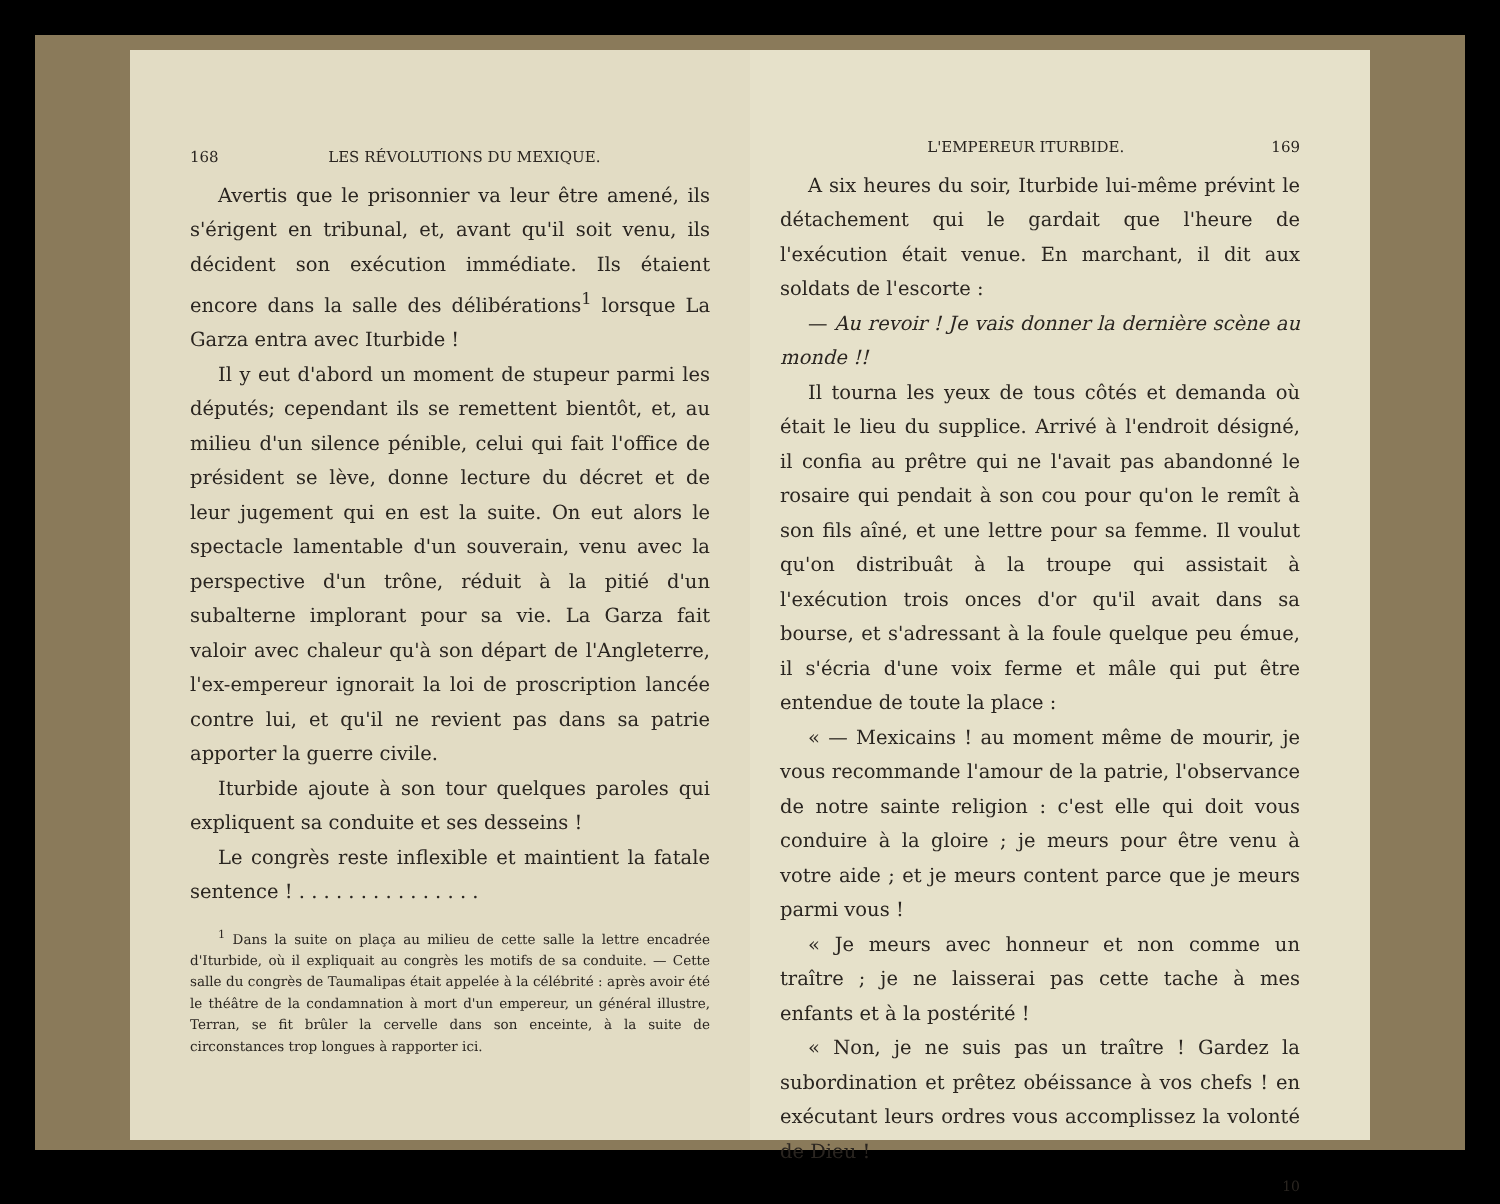168 LES RÉVOLUTIONS DU MEXIQUE.
Avertis que le prisonnier va leur être amené, ils s'érigent en tribunal, et, avant qu'il soit venu, ils décident son exécution immédiate. Ils étaient encore dans la salle des délibérations<sup>1</sup> lorsque La Garza entra avec Iturbide !
Il y eut d'abord un moment de stupeur parmi les députés; cependant ils se remettent bientôt, et, au milieu d'un silence pénible, celui qui fait l'office de président se lève, donne lecture du décret et de leur jugement qui en est la suite. On eut alors le spectacle lamentable d'un souverain, venu avec la perspective d'un trône, réduit à la pitié d'un subalterne implorant pour sa vie. La Garza fait valoir avec chaleur qu'à son départ de l'Angleterre, l'ex-empereur ignorait la loi de proscription lancée contre lui, et qu'il ne revient pas dans sa patrie apporter la guerre civile.
Iturbide ajoute à son tour quelques paroles qui expliquent sa conduite et ses desseins !
Le congrès reste inflexible et maintient la fatale sentence ! . . . . . . . . . . . . . . .
<sup>1</sup> Dans la suite on plaça au milieu de cette salle la lettre encadrée d'Iturbide, où il expliquait au congrès les motifs de sa conduite. — Cette salle du congrès de Taumalipas était appelée à la célébrité : après avoir été le théâtre de la condamnation à mort d'un empereur, un général illustre, Terran, se fit brûler la cervelle dans son enceinte, à la suite de circonstances trop longues à rapporter ici.
L'EMPEREUR ITURBIDE. 169
A six heures du soir, Iturbide lui-même prévint le détachement qui le gardait que l'heure de l'exécution était venue. En marchant, il dit aux soldats de l'escorte :
— Au revoir ! Je vais donner la dernière scène au monde !!
Il tourna les yeux de tous côtés et demanda où était le lieu du supplice. Arrivé à l'endroit désigné, il confia au prêtre qui ne l'avait pas abandonné le rosaire qui pendait à son cou pour qu'on le remît à son fils aîné, et une lettre pour sa femme. Il voulut qu'on distribuât à la troupe qui assistait à l'exécution trois onces d'or qu'il avait dans sa bourse, et s'adressant à la foule quelque peu émue, il s'écria d'une voix ferme et mâle qui put être entendue de toute la place :
« — Mexicains ! au moment même de mourir, je vous recommande l'amour de la patrie, l'observance de notre sainte religion : c'est elle qui doit vous conduire à la gloire ; je meurs pour être venu à votre aide ; et je meurs content parce que je meurs parmi vous !
« Je meurs avec honneur et non comme un traître ; je ne laisserai pas cette tache à mes enfants et à la postérité !
« Non, je ne suis pas un traître ! Gardez la subordination et prêtez obéissance à vos chefs ! en exécutant leurs ordres vous accomplissez la volonté de Dieu !
10